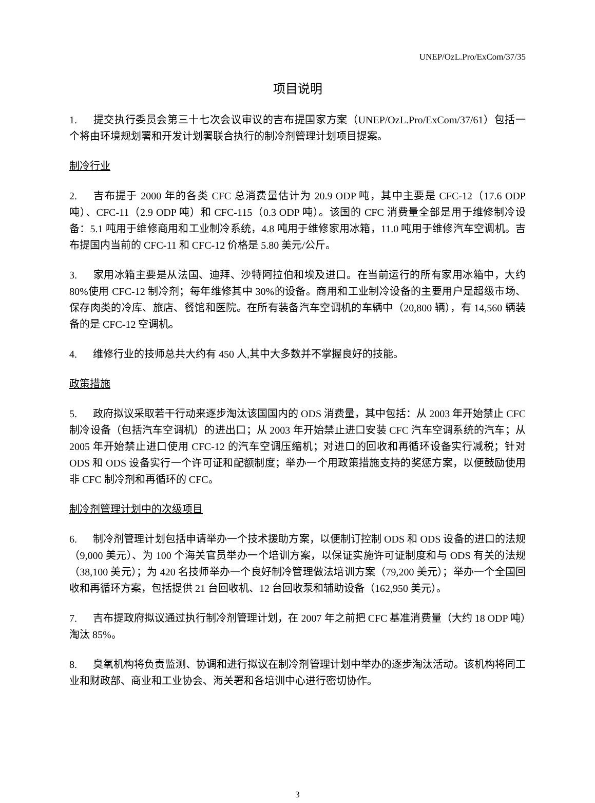UNEP/OzL.Pro/ExCom/37/35
项目说明
1. 提交执行委员会第三十七次会议审议的吉布提国家方案（UNEP/OzL.Pro/ExCom/37/61）包括一个将由环境规划署和开发计划署联合执行的制冷剂管理计划项目提案。
制冷行业
2. 吉布提于 2000 年的各类 CFC 总消费量估计为 20.9 ODP 吨，其中主要是 CFC-12（17.6 ODP 吨）、CFC-11（2.9 ODP 吨）和 CFC-115（0.3 ODP 吨）。该国的 CFC 消费量全部是用于维修制冷设备：5.1 吨用于维修商用和工业制冷系统，4.8 吨用于维修家用冰箱，11.0 吨用于维修汽车空调机。吉布提国内当前的 CFC-11 和 CFC-12 价格是 5.80 美元/公斤。
3. 家用冰箱主要是从法国、迪拜、沙特阿拉伯和埃及进口。在当前运行的所有家用冰箱中，大约 80%使用 CFC-12 制冷剂；每年维修其中 30%的设备。商用和工业制冷设备的主要用户是超级市场、保存肉类的冷库、旅店、餐馆和医院。在所有装备汽车空调机的车辆中（20,800 辆），有 14,560 辆装备的是 CFC-12 空调机。
4. 维修行业的技师总共大约有 450 人,其中大多数并不掌握良好的技能。
政策措施
5. 政府拟议采取若干行动来逐步淘汰该国国内的 ODS 消费量，其中包括：从 2003 年开始禁止 CFC 制冷设备（包括汽车空调机）的进出口；从 2003 年开始禁止进口安装 CFC 汽车空调系统的汽车；从 2005 年开始禁止进口使用 CFC-12 的汽车空调压缩机；对进口的回收和再循环设备实行减税；针对 ODS 和 ODS 设备实行一个许可证和配额制度；举办一个用政策措施支持的奖惩方案，以便鼓励使用非 CFC 制冷剂和再循环的 CFC。
制冷剂管理计划中的次级项目
6. 制冷剂管理计划包括申请举办一个技术援助方案，以便制订控制 ODS 和 ODS 设备的进口的法规（9,000 美元）、为 100 个海关官员举办一个培训方案，以保证实施许可证制度和与 ODS 有关的法规（38,100 美元）；为 420 名技师举办一个良好制冷管理做法培训方案（79,200 美元）；举办一个全国回收和再循环方案，包括提供 21 台回收机、12 台回收泵和辅助设备（162,950 美元）。
7. 吉布提政府拟议通过执行制冷剂管理计划，在 2007 年之前把 CFC 基准消费量（大约 18 ODP 吨）淘汰 85%。
8. 臭氧机构将负责监测、协调和进行拟议在制冷剂管理计划中举办的逐步淘汰活动。该机构将同工业和财政部、商业和工业协会、海关署和各培训中心进行密切协作。
3